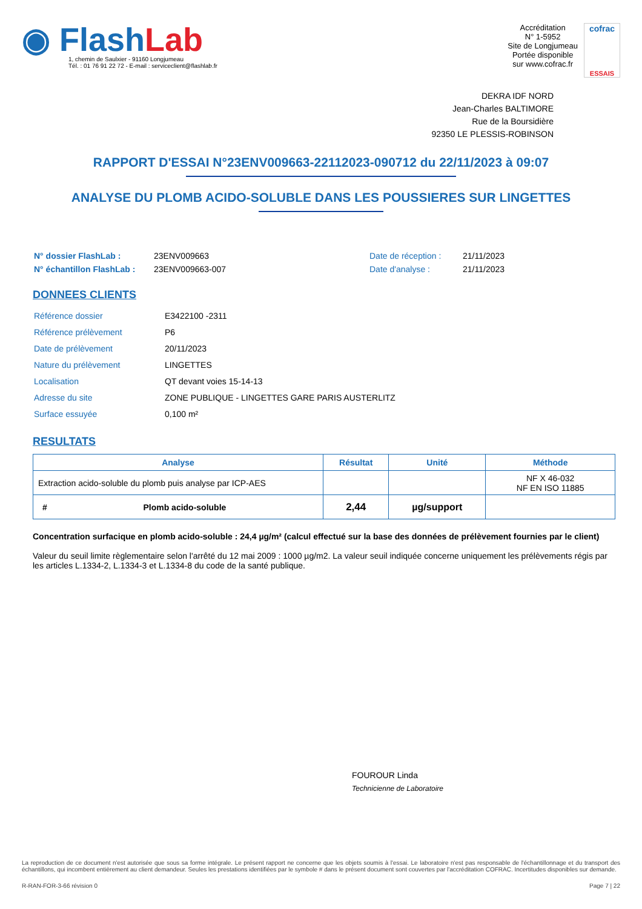◉ FlashLab
1, chemin de Saulxier - 91160 Longjumeau
Tél. : 01 76 91 22 72 - E-mail : serviceclient@flashlab.fr
Accréditation
N° 1-5952
Site de Longjumeau
Portée disponible
sur www.cofrac.fr
cofrac
ESSAIS
DEKRA IDF NORD
Jean-Charles BALTIMORE
Rue de la Boursidière
92350 LE PLESSIS-ROBINSON
RAPPORT D'ESSAI N°23ENV009663-22112023-090712 du 22/11/2023 à 09:07
ANALYSE DU PLOMB ACIDO-SOLUBLE DANS LES POUSSIERES SUR LINGETTES
| N° dossier FlashLab : | 23ENV009663 | Date de réception : | 21/11/2023 |
| N° échantillon FlashLab : | 23ENV009663-007 | Date d'analyse : | 21/11/2023 |
DONNEES CLIENTS
| Référence dossier | E3422100 -2311 |
| Référence prélèvement | P6 |
| Date de prélèvement | 20/11/2023 |
| Nature du prélèvement | LINGETTES |
| Localisation | QT devant voies 15-14-13 |
| Adresse du site | ZONE PUBLIQUE - LINGETTES GARE PARIS AUSTERLITZ |
| Surface essuyée | 0,100 m² |
RESULTATS
| Analyse | Résultat | Unité | Méthode |
| --- | --- | --- | --- |
| Extraction acido-soluble du plomb puis analyse par ICP-AES | | | NF X 46-032 NF EN ISO 11885 |
| # Plomb acido-soluble | 2,44 | µg/support | |
Concentration surfacique en plomb acido-soluble : 24,4 µg/m² (calcul effectué sur la base des données de prélèvement fournies par le client)
Valeur du seuil limite règlementaire selon l'arrêté du 12 mai 2009 : 1000 µg/m2. La valeur seuil indiquée concerne uniquement les prélèvements régis par les articles L.1334-2, L.1334-3 et L.1334-8 du code de la santé publique.
FOUROUR Linda
Technicienne de Laboratoire
La reproduction de ce document n'est autorisée que sous sa forme intégrale. Le présent rapport ne concerne que les objets soumis à l'essai. Le laboratoire n'est pas responsable de l'échantillonnage et du transport des échantillons, qui incombent entièrement au client demandeur. Seules les prestations identifiées par le symbole # dans le présent document sont couvertes par l'accréditation COFRAC. Incertitudes disponibles sur demande.
R-RAN-FOR-3-66 révision 0 Page 7 | 22